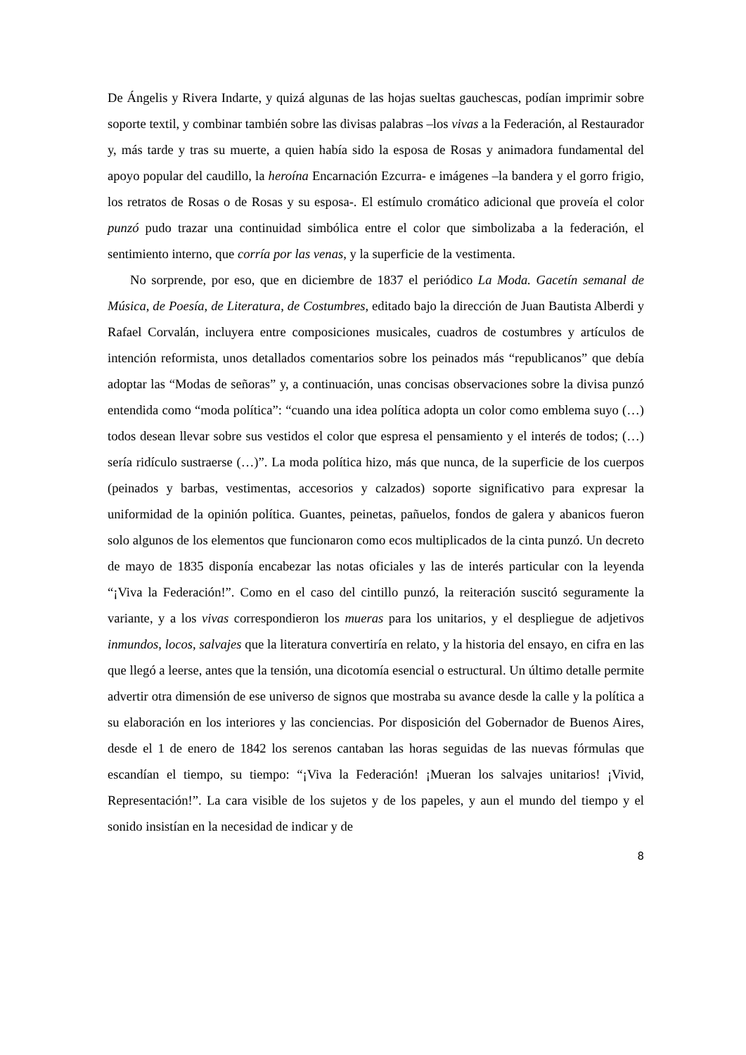De Ángelis y Rivera Indarte, y quizá algunas de las hojas sueltas gauchescas, podían imprimir sobre soporte textil, y combinar también sobre las divisas palabras –los vivas a la Federación, al Restaurador y, más tarde y tras su muerte, a quien había sido la esposa de Rosas y animadora fundamental del apoyo popular del caudillo, la heroína Encarnación Ezcurra- e imágenes –la bandera y el gorro frigio, los retratos de Rosas o de Rosas y su esposa-. El estímulo cromático adicional que proveía el color punzó pudo trazar una continuidad simbólica entre el color que simbolizaba a la federación, el sentimiento interno, que corría por las venas, y la superficie de la vestimenta.
No sorprende, por eso, que en diciembre de 1837 el periódico La Moda. Gacetín semanal de Música, de Poesía, de Literatura, de Costumbres, editado bajo la dirección de Juan Bautista Alberdi y Rafael Corvalán, incluyera entre composiciones musicales, cuadros de costumbres y artículos de intención reformista, unos detallados comentarios sobre los peinados más “republicanos” que debía adoptar las “Modas de señoras” y, a continuación, unas concisas observaciones sobre la divisa punzó entendida como “moda política”: “cuando una idea política adopta un color como emblema suyo (…) todos desean llevar sobre sus vestidos el color que espresa el pensamiento y el interés de todos; (…) sería ridículo sustraerse (…)”. La moda política hizo, más que nunca, de la superficie de los cuerpos (peinados y barbas, vestimentas, accesorios y calzados) soporte significativo para expresar la uniformidad de la opinión política. Guantes, peinetas, pañuelos, fondos de galera y abanicos fueron solo algunos de los elementos que funcionaron como ecos multiplicados de la cinta punzó. Un decreto de mayo de 1835 disponía encabezar las notas oficiales y las de interés particular con la leyenda “¡Viva la Federación!”. Como en el caso del cintillo punzó, la reiteración suscitó seguramente la variante, y a los vivas correspondieron los mueras para los unitarios, y el despliegue de adjetivos inmundos, locos, salvajes que la literatura convertiría en relato, y la historia del ensayo, en cifra en las que llegó a leerse, antes que la tensión, una dicotomía esencial o estructural. Un último detalle permite advertir otra dimensión de ese universo de signos que mostraba su avance desde la calle y la política a su elaboración en los interiores y las conciencias. Por disposición del Gobernador de Buenos Aires, desde el 1 de enero de 1842 los serenos cantaban las horas seguidas de las nuevas fórmulas que escandían el tiempo, su tiempo: “¡Viva la Federación! ¡Mueran los salvajes unitarios! ¡Vivid, Representación!”. La cara visible de los sujetos y de los papeles, y aun el mundo del tiempo y el sonido insistían en la necesidad de indicar y de
8